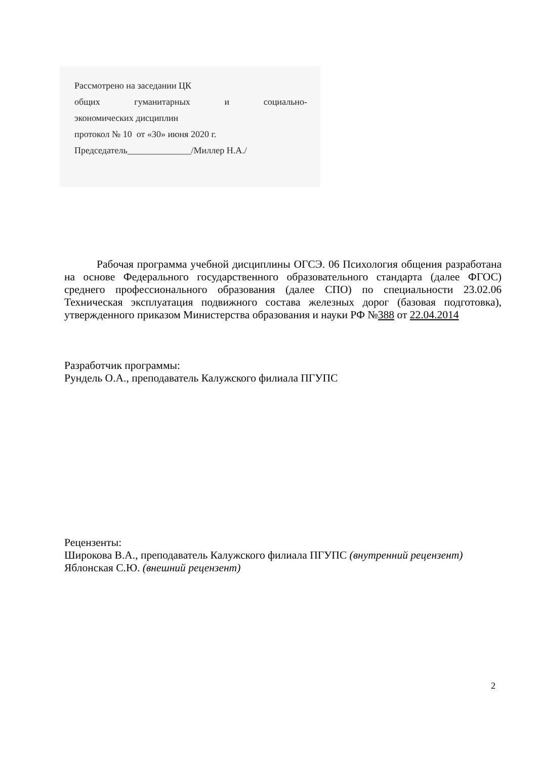Рассмотрено на заседании ЦК
общих гуманитарных и социально-
экономических дисциплин
протокол № 10 от «30» июня 2020 г.
Председатель______________/Миллер Н.А./
Рабочая программа учебной дисциплины ОГСЭ. 06 Психология общения разработана на основе Федерального государственного образовательного стандарта (далее ФГОС) среднего профессионального образования (далее СПО) по специальности 23.02.06 Техническая эксплуатация подвижного состава железных дорог (базовая подготовка), утвержденного приказом Министерства образования и науки РФ №388 от 22.04.2014
Разработчик программы:
Рундель О.А., преподаватель Калужского филиала ПГУПС
Рецензенты:
Широкова В.А., преподаватель Калужского филиала ПГУПС (внутренний рецензент)
Яблонская С.Ю. (внешний рецензент)
2